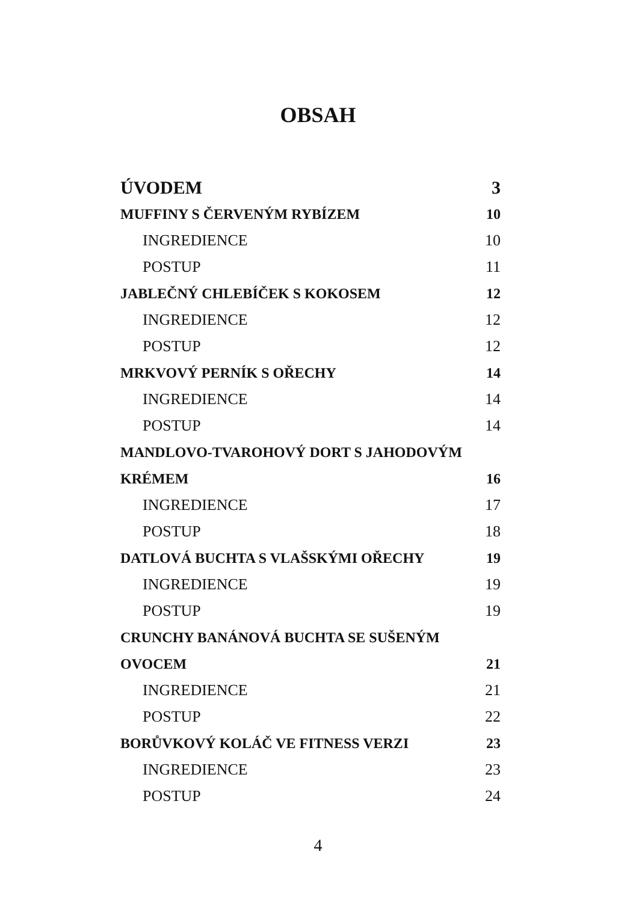OBSAH
ÚVODEM 3
MUFFINY S ČERVENÝM RYBÍZEM 10
INGREDIENCE 10
POSTUP 11
JABLEČNÝ CHLEBÍČEK S KOKOSEM 12
INGREDIENCE 12
POSTUP 12
MRKVOVÝ PERNÍK S OŘECHY 14
INGREDIENCE 14
POSTUP 14
MANDLOVO-TVAROHOVÝ DORT S JAHODOVÝM
KRÉMEM 16
INGREDIENCE 17
POSTUP 18
DATLOVÁ BUCHTA S VLAŠSKÝMI OŘECHY 19
INGREDIENCE 19
POSTUP 19
CRUNCHY BANÁNOVÁ BUCHTA SE SUŠENÝM
OVOCEM 21
INGREDIENCE 21
POSTUP 22
BORŮVKOVÝ KOLÁČ VE FITNESS VERZI 23
INGREDIENCE 23
POSTUP 24
4